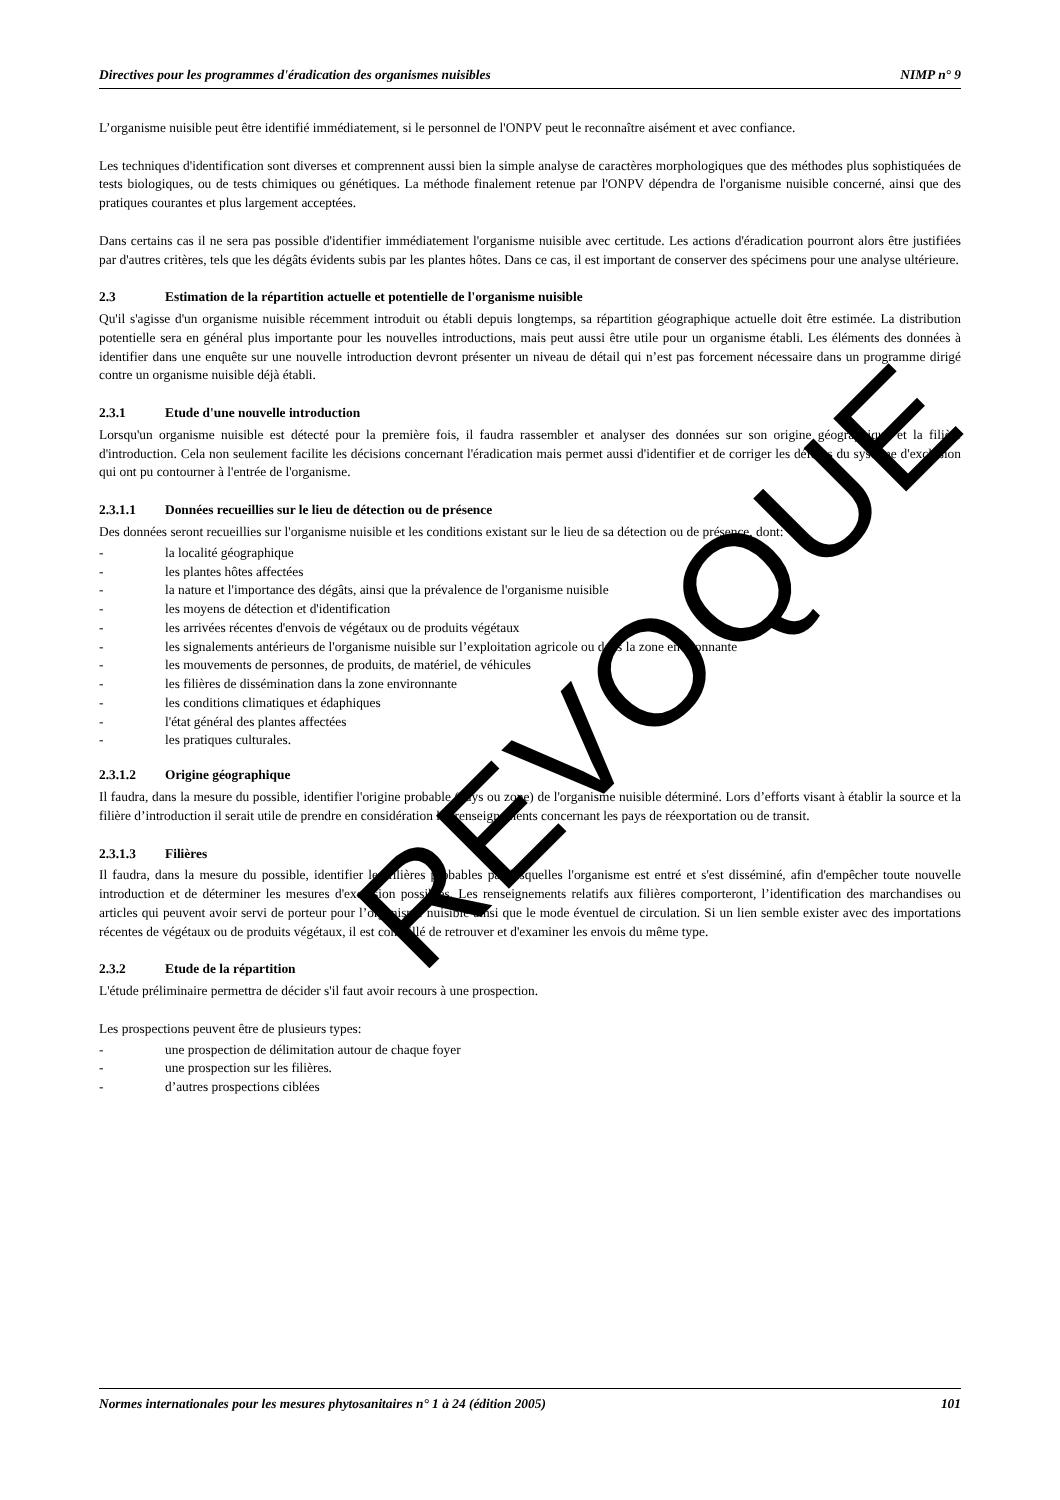Directives pour les programmes d'éradication des organismes nuisibles NIMP n° 9
L’organisme nuisible peut être identifié immédiatement, si le personnel de l'ONPV peut le reconnaître aisément et avec confiance.
Les techniques d'identification sont diverses et comprennent aussi bien la simple analyse de caractères morphologiques que des méthodes plus sophistiquées de tests biologiques, ou de tests chimiques ou génétiques. La méthode finalement retenue par l'ONPV dépendra de l'organisme nuisible concerné, ainsi que des pratiques courantes et plus largement acceptées.
Dans certains cas il ne sera pas possible d'identifier immédiatement l'organisme nuisible avec certitude. Les actions d'éradication pourront alors être justifiées par d'autres critères, tels que les dégâts évidents subis par les plantes hôtes. Dans ce cas, il est important de conserver des spécimens pour une analyse ultérieure.
2.3 Estimation de la répartition actuelle et potentielle de l'organisme nuisible
Qu'il s'agisse d'un organisme nuisible récemment introduit ou établi depuis longtemps, sa répartition géographique actuelle doit être estimée. La distribution potentielle sera en général plus importante pour les nouvelles introductions, mais peut aussi être utile pour un organisme établi. Les éléments des données à identifier dans une enquête sur une nouvelle introduction devront présenter un niveau de détail qui n’est pas forcement nécessaire dans un programme dirigé contre un organisme nuisible déjà établi.
2.3.1 Etude d'une nouvelle introduction
Lorsqu'un organisme nuisible est détecté pour la première fois, il faudra rassembler et analyser des données sur son origine géographique et la filière d'introduction. Cela non seulement facilite les décisions concernant l'éradication mais permet aussi d'identifier et de corriger les défauts du système d'exclusion qui ont pu contourner à l'entrée de l'organisme.
2.3.1.1 Données recueillies sur le lieu de détection ou de présence
Des données seront recueillies sur l'organisme nuisible et les conditions existant sur le lieu de sa détection ou de présence, dont:
- la localité géographique
- les plantes hôtes affectées
- la nature et l'importance des dégâts, ainsi que la prévalence de l'organisme nuisible
- les moyens de détection et d'identification
- les arrivées récentes d'envois de végétaux ou de produits végétaux
- les signalements antérieurs de l'organisme nuisible sur l’exploitation agricole ou dans la zone environnante
- les mouvements de personnes, de produits, de matériel, de véhicules
- les filières de dissémination dans la zone environnante
- les conditions climatiques et édaphiques
- l'état général des plantes affectées
- les pratiques culturales.
2.3.1.2 Origine géographique
Il faudra, dans la mesure du possible, identifier l'origine probable (pays ou zone) de l'organisme nuisible déterminé. Lors d’efforts visant à établir la source et la filière d’introduction il serait utile de prendre en considération les renseignements concernant les pays de réexportation ou de transit.
2.3.1.3 Filières
Il faudra, dans la mesure du possible, identifier les filières probables par lesquelles l'organisme est entré et s'est disséminé, afin d'empêcher toute nouvelle introduction et de déterminer les mesures d'exclusion possibles. Les renseignements relatifs aux filières comporteront, l’identification des marchandises ou articles qui peuvent avoir servi de porteur pour l’organisme nuisible ainsi que le mode éventuel de circulation. Si un lien semble exister avec des importations récentes de végétaux ou de produits végétaux, il est conseillé de retrouver et d'examiner les envois du même type.
2.3.2 Etude de la répartition
L'étude préliminaire permettra de décider s'il faut avoir recours à une prospection.
Les prospections peuvent être de plusieurs types:
- une prospection de délimitation autour de chaque foyer
- une prospection sur les filières.
- d’autres prospections ciblées
Normes internationales pour les mesures phytosanitaires n° 1 à 24 (édition 2005) 101
REVOQUE